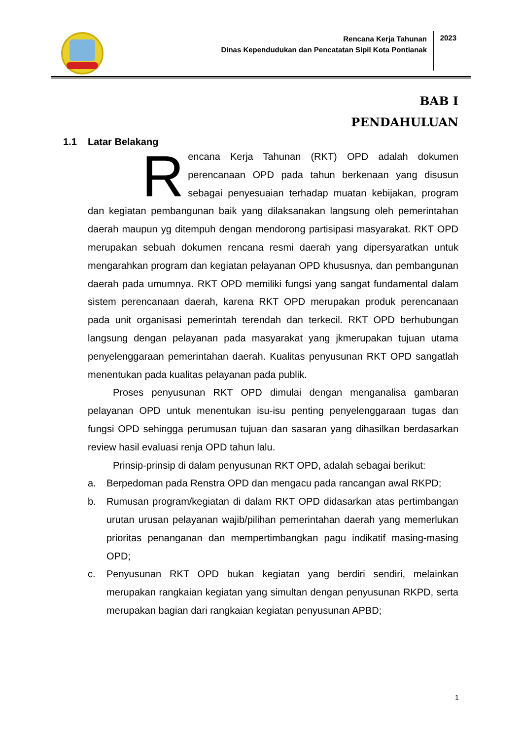Rencana Kerja Tahunan
Dinas Kependudukan dan Pencatatan Sipil Kota Pontianak
2023
BAB I
PENDAHULUAN
1.1 Latar Belakang
Rencana Kerja Tahunan (RKT) OPD adalah dokumen perencanaan OPD pada tahun berkenaan yang disusun sebagai penyesuaian terhadap muatan kebijakan, program dan kegiatan pembangunan baik yang dilaksanakan langsung oleh pemerintahan daerah maupun yg ditempuh dengan mendorong partisipasi masyarakat. RKT OPD merupakan sebuah dokumen rencana resmi daerah yang dipersyaratkan untuk mengarahkan program dan kegiatan pelayanan OPD khususnya, dan pembangunan daerah pada umumnya. RKT OPD memiliki fungsi yang sangat fundamental dalam sistem perencanaan daerah, karena RKT OPD merupakan produk perencanaan pada unit organisasi pemerintah terendah dan terkecil. RKT OPD berhubungan langsung dengan pelayanan pada masyarakat yang jkmerupakan tujuan utama penyelenggaraan pemerintahan daerah. Kualitas penyusunan RKT OPD sangatlah menentukan pada kualitas pelayanan pada publik.
Proses penyusunan RKT OPD dimulai dengan menganalisa gambaran pelayanan OPD untuk menentukan isu-isu penting penyelenggaraan tugas dan fungsi OPD sehingga perumusan tujuan dan sasaran yang dihasilkan berdasarkan review hasil evaluasi renja OPD tahun lalu.
Prinsip-prinsip di dalam penyusunan RKT OPD, adalah sebagai berikut:
a. Berpedoman pada Renstra OPD dan mengacu pada rancangan awal RKPD;
b. Rumusan program/kegiatan di dalam RKT OPD didasarkan atas pertimbangan urutan urusan pelayanan wajib/pilihan pemerintahan daerah yang memerlukan prioritas penanganan dan mempertimbangkan pagu indikatif masing-masing OPD;
c. Penyusunan RKT OPD bukan kegiatan yang berdiri sendiri, melainkan merupakan rangkaian kegiatan yang simultan dengan penyusunan RKPD, serta merupakan bagian dari rangkaian kegiatan penyusunan APBD;
1